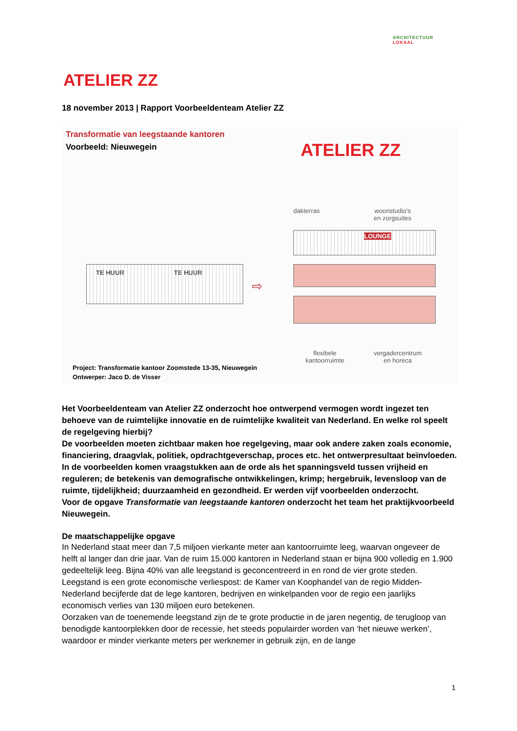ARCHITECTUUR
LOKAAL
ATELIER ZZ
18 november 2013 | Rapport Voorbeeldenteam Atelier ZZ
Transformatie van leegstaande kantoren
Voorbeeld: Nieuwegein ATELIER ZZ
TE HUUR TE HUUR
⇨
dakterras
woonstudio's
en zorgsuites
LOUNGE
flexibele
kantoorruimte
vergadercentrum
en horeca
Project: Transformatie kantoor Zoomstede 13-35, Nieuwegein
Ontwerper: Jaco D. de Visser
Het Voorbeeldenteam van Atelier ZZ onderzocht hoe ontwerpend vermogen wordt ingezet ten behoeve van de ruimtelijke innovatie en de ruimtelijke kwaliteit van Nederland. En welke rol speelt de regelgeving hierbij?
De voorbeelden moeten zichtbaar maken hoe regelgeving, maar ook andere zaken zoals economie, financiering, draagvlak, politiek, opdrachtgeverschap, proces etc. het ontwerpresultaat beïnvloeden. In de voorbeelden komen vraagstukken aan de orde als het spanningsveld tussen vrijheid en reguleren; de betekenis van demografische ontwikkelingen, krimp; hergebruik, levensloop van de ruimte, tijdelijkheid; duurzaamheid en gezondheid. Er werden vijf voorbeelden onderzocht.
Voor de opgave Transformatie van leegstaande kantoren onderzocht het team het praktijkvoorbeeld Nieuwegein.
De maatschappelijke opgave
In Nederland staat meer dan 7,5 miljoen vierkante meter aan kantoorruimte leeg, waarvan ongeveer de helft al langer dan drie jaar. Van de ruim 15.000 kantoren in Nederland staan er bijna 900 volledig en 1.900 gedeeltelijk leeg. Bijna 40% van alle leegstand is geconcentreerd in en rond de vier grote steden. Leegstand is een grote economische verliespost: de Kamer van Koophandel van de regio Midden-Nederland becijferde dat de lege kantoren, bedrijven en winkelpanden voor de regio een jaarlijks economisch verlies van 130 miljoen euro betekenen.
Oorzaken van de toenemende leegstand zijn de te grote productie in de jaren negentig, de terugloop van benodigde kantoorplekken door de recessie, het steeds populairder worden van ‘het nieuwe werken’, waardoor er minder vierkante meters per werknemer in gebruik zijn, en de lange
1